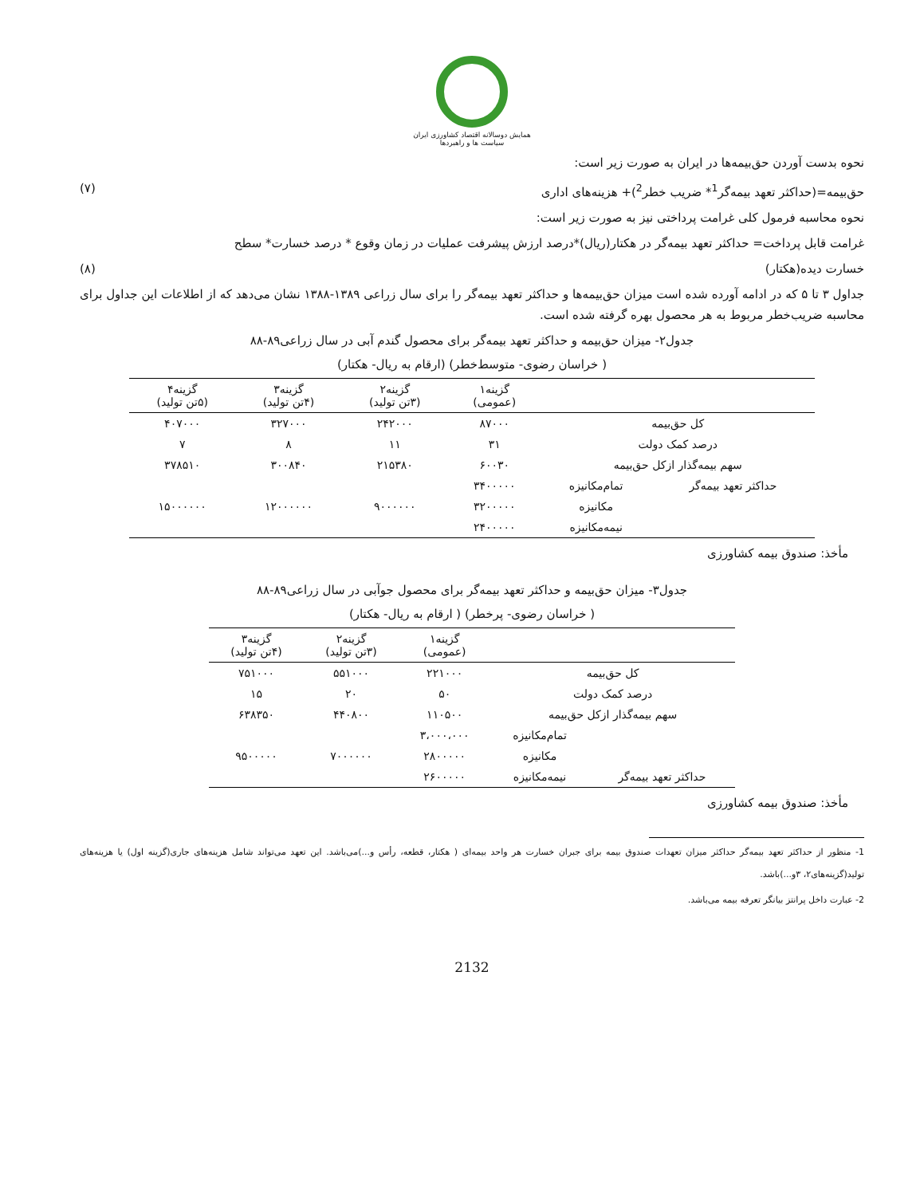همایش دوسالانه اقتصاد کشاورزی ایران
سیاست ها و راهبردها
نحوه بدست آوردن حق‌بیمه‌ها در ایران به صورت زیر است:
حق‌بیمه=(حداکثر تعهد بیمه‌گر<sup>1</sup>* ضریب خطر<sup>2</sup>)+ هزینه‌های اداری (۷)
نحوه محاسبه فرمول کلی غرامت پرداختی نیز به صورت زیر است:
غرامت قابل پرداخت= حداکثر تعهد بیمه‌گر در هکتار(ریال)*درصد ارزش پیشرفت عملیات در زمان وقوع * درصد خسارت* سطح
خسارت دیده(هکتار) (۸)
جداول ۳ تا ۵ که در ادامه آورده شده است میزان حق‌بیمه‌ها و حداکثر تعهد بیمه‌گر را برای سال زراعی ۱۳۸۹-۱۳۸۸ نشان می‌دهد که از اطلاعات این جداول برای محاسبه ضریب‌خطر مربوط به هر محصول بهره گرفته شده است.
جدول۲- میزان حق‌بیمه و حداکثر تعهد بیمه‌گر برای محصول گندم آبی در سال زراعی۸۹-۸۸
( خراسان رضوی- متوسط‌خطر) (ارقام به ریال- هکتار)
| | | گزینه۱ (عمومی) | گزینه۲ (۳تن تولید) | گزینه۳ (۴تن تولید) | گزینه۴ (۵تن تولید) |
| --- | --- | --- | --- | --- | --- |
| کل حق‌بیمه | | ۸۷۰۰۰ | ۲۴۲۰۰۰ | ۳۲۷۰۰۰ | ۴۰۷۰۰۰ |
| درصد کمک دولت | | ۳۱ | ۱۱ | ۸ | ۷ |
| سهم بیمه‌گذار ازکل حق‌بیمه | | ۶۰۰۳۰ | ۲۱۵۳۸۰ | ۳۰۰۸۴۰ | ۳۷۸۵۱۰ |
| حداکثر تعهد بیمه‌گر | تمام‌مکانیزه | ۳۴۰۰۰۰۰ | | | |
| | مکانیزه | ۳۲۰۰۰۰۰ | ۹۰۰۰۰۰۰ | ۱۲۰۰۰۰۰۰ | ۱۵۰۰۰۰۰۰ |
| | نیمه‌مکانیزه | ۲۴۰۰۰۰۰ | | | |
مأخذ: صندوق بیمه کشاورزی
جدول۳- میزان حق‌بیمه و حداکثر تعهد بیمه‌گر برای محصول جوآبی در سال زراعی۸۹-۸۸
( خراسان رضوی- پرخطر) ( ارقام به ریال- هکتار)
| | | گزینه۱ (عمومی) | گزینه۲ (۳تن تولید) | گزینه۳ (۴تن تولید) |
| --- | --- | --- | --- | --- |
| کل حق‌بیمه | | ۲۲۱۰۰۰ | ۵۵۱۰۰۰ | ۷۵۱۰۰۰ |
| درصد کمک دولت | | ۵۰ | ۲۰ | ۱۵ |
| سهم بیمه‌گذار ازکل حق‌بیمه | | ۱۱۰۵۰۰ | ۴۴۰۸۰۰ | ۶۳۸۳۵۰ |
| | تمام‌مکانیزه | ۳،۰۰۰،۰۰۰ | | |
| | مکانیزه | ۲۸۰۰۰۰۰ | ۷۰۰۰۰۰۰ | ۹۵۰۰۰۰۰ |
| حداکثر تعهد بیمه‌گر | نیمه‌مکانیزه | ۲۶۰۰۰۰۰ | | |
مأخذ: صندوق بیمه کشاورزی
1- منظور از حداکثر تعهد بیمه‌گر حداکثر میزان تعهدات صندوق بیمه برای جبران خسارت هر واحد بیمه‌ای ( هکتار، قطعه، رأس و...)می‌باشد. این تعهد می‌تواند شامل هزینه‌های جاری(گزینه اول) یا هزینه‌های تولید(گزینه‌های۲، ۳و...)باشد.
2- عبارت داخل پرانتز بیانگر تعرفه بیمه می‌باشد.
2132